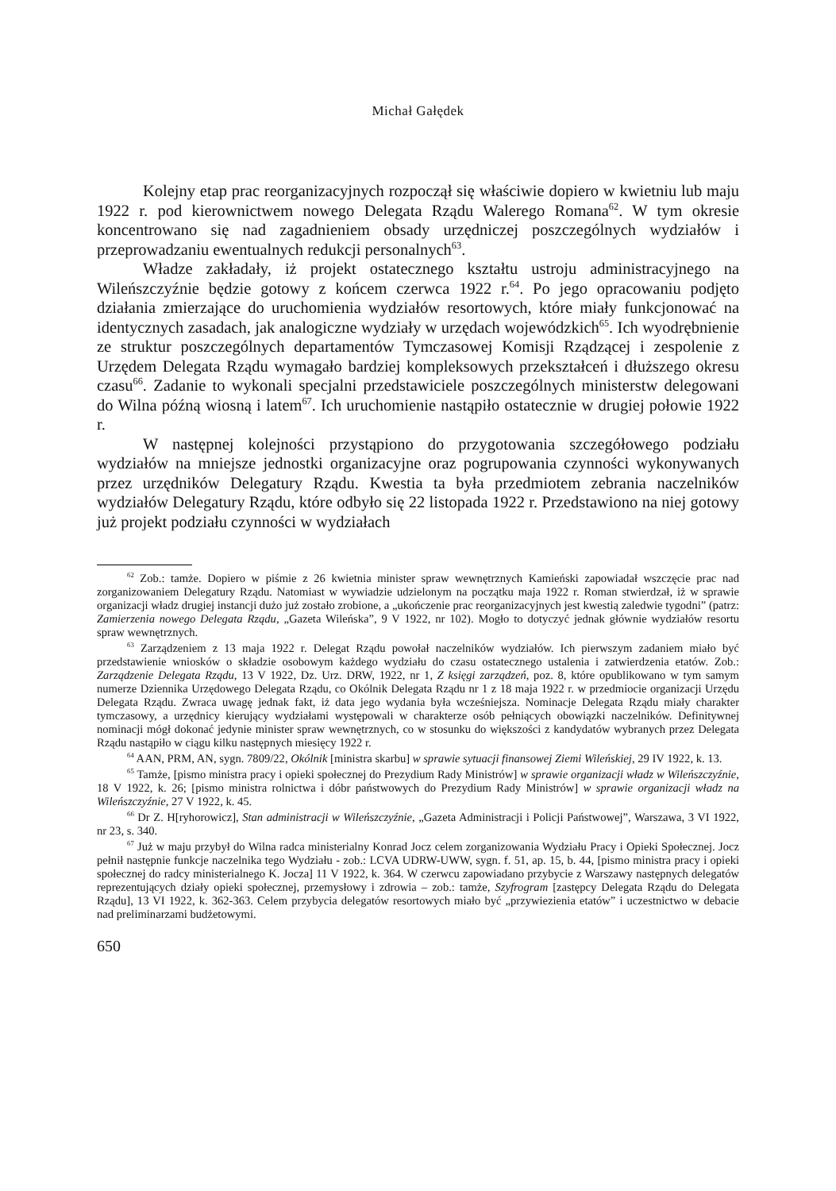Michał Gałędek
Kolejny etap prac reorganizacyjnych rozpoczął się właściwie dopiero w kwietniu lub maju 1922 r. pod kierownictwem nowego Delegata Rządu Walerego Romana<sup>62</sup>. W tym okresie koncentrowano się nad zagadnieniem obsady urzędniczej poszczególnych wydziałów i przeprowadzaniu ewentualnych redukcji personalnych<sup>63</sup>.
Władze zakładały, iż projekt ostatecznego kształtu ustroju administracyjnego na Wileńszczyźnie będzie gotowy z końcem czerwca 1922 r.<sup>64</sup>. Po jego opracowaniu podjęto działania zmierzające do uruchomienia wydziałów resortowych, które miały funkcjonować na identycznych zasadach, jak analogiczne wydziały w urzędach wojewódzkich<sup>65</sup>. Ich wyodrębnienie ze struktur poszczególnych departamentów Tymczasowej Komisji Rządzącej i zespolenie z Urzędem Delegata Rządu wymagało bardziej kompleksowych przekształceń i dłuższego okresu czasu<sup>66</sup>. Zadanie to wykonali specjalni przedstawiciele poszczególnych ministerstw delegowani do Wilna późną wiosną i latem<sup>67</sup>. Ich uruchomienie nastąpiło ostatecznie w drugiej połowie 1922 r.
W następnej kolejności przystąpiono do przygotowania szczegółowego podziału wydziałów na mniejsze jednostki organizacyjne oraz pogrupowania czynności wykonywanych przez urzędników Delegatury Rządu. Kwestia ta była przedmiotem zebrania naczelników wydziałów Delegatury Rządu, które odbyło się 22 listopada 1922 r. Przedstawiono na niej gotowy już projekt podziału czynności w wydziałach
<sup>62</sup> Zob.: tamże. Dopiero w piśmie z 26 kwietnia minister spraw wewnętrznych Kamieński zapowiadał wszczęcie prac nad zorganizowaniem Delegatury Rządu. Natomiast w wywiadzie udzielonym na początku maja 1922 r. Roman stwierdzał, iż w sprawie organizacji władz drugiej instancji dużo już zostało zrobione, a „ukończenie prac reorganizacyjnych jest kwestią zaledwie tygodni” (patrz: Zamierzenia nowego Delegata Rządu, „Gazeta Wileńska”, 9 V 1922, nr 102). Mogło to dotyczyć jednak głównie wydziałów resortu spraw wewnętrznych.
<sup>63</sup> Zarządzeniem z 13 maja 1922 r. Delegat Rządu powołał naczelników wydziałów. Ich pierwszym zadaniem miało być przedstawienie wniosków o składzie osobowym każdego wydziału do czasu ostatecznego ustalenia i zatwierdzenia etatów. Zob.: Zarządzenie Delegata Rządu, 13 V 1922, Dz. Urz. DRW, 1922, nr 1, Z księgi zarządzeń, poz. 8, które opublikowano w tym samym numerze Dziennika Urzędowego Delegata Rządu, co Okólnik Delegata Rządu nr 1 z 18 maja 1922 r. w przedmiocie organizacji Urzędu Delegata Rządu. Zwraca uwagę jednak fakt, iż data jego wydania była wcześniejsza. Nominacje Delegata Rządu miały charakter tymczasowy, a urzędnicy kierujący wydziałami występowali w charakterze osób pełniących obowiązki naczelników. Definitywnej nominacji mógł dokonać jedynie minister spraw wewnętrznych, co w stosunku do większości z kandydatów wybranych przez Delegata Rządu nastąpiło w ciągu kilku następnych miesięcy 1922 r.
<sup>64</sup> AAN, PRM, AN, sygn. 7809/22, Okólnik [ministra skarbu] w sprawie sytuacji finansowej Ziemi Wileńskiej, 29 IV 1922, k. 13.
<sup>65</sup> Tamże, [pismo ministra pracy i opieki społecznej do Prezydium Rady Ministrów] w sprawie organizacji władz w Wileńszczyźnie, 18 V 1922, k. 26; [pismo ministra rolnictwa i dóbr państwowych do Prezydium Rady Ministrów] w sprawie organizacji władz na Wileńszczyźnie, 27 V 1922, k. 45.
<sup>66</sup> Dr Z. H[ryhorowicz], Stan administracji w Wileńszczyźnie, „Gazeta Administracji i Policji Państwowej”, Warszawa, 3 VI 1922, nr 23, s. 340.
<sup>67</sup> Już w maju przybył do Wilna radca ministerialny Konrad Jocz celem zorganizowania Wydziału Pracy i Opieki Społecznej. Jocz pełnił następnie funkcje naczelnika tego Wydziału - zob.: LCVA UDRW-UWW, sygn. f. 51, ap. 15, b. 44, [pismo ministra pracy i opieki społecznej do radcy ministerialnego K. Jocza] 11 V 1922, k. 364. W czerwcu zapowiadano przybycie z Warszawy następnych delegatów reprezentujących działy opieki społecznej, przemysłowy i zdrowia – zob.: tamże, Szyfrogram [zastępcy Delegata Rządu do Delegata Rządu], 13 VI 1922, k. 362-363. Celem przybycia delegatów resortowych miało być „przywiezienia etatów” i uczestnictwo w debacie nad preliminarzami budżetowymi.
650